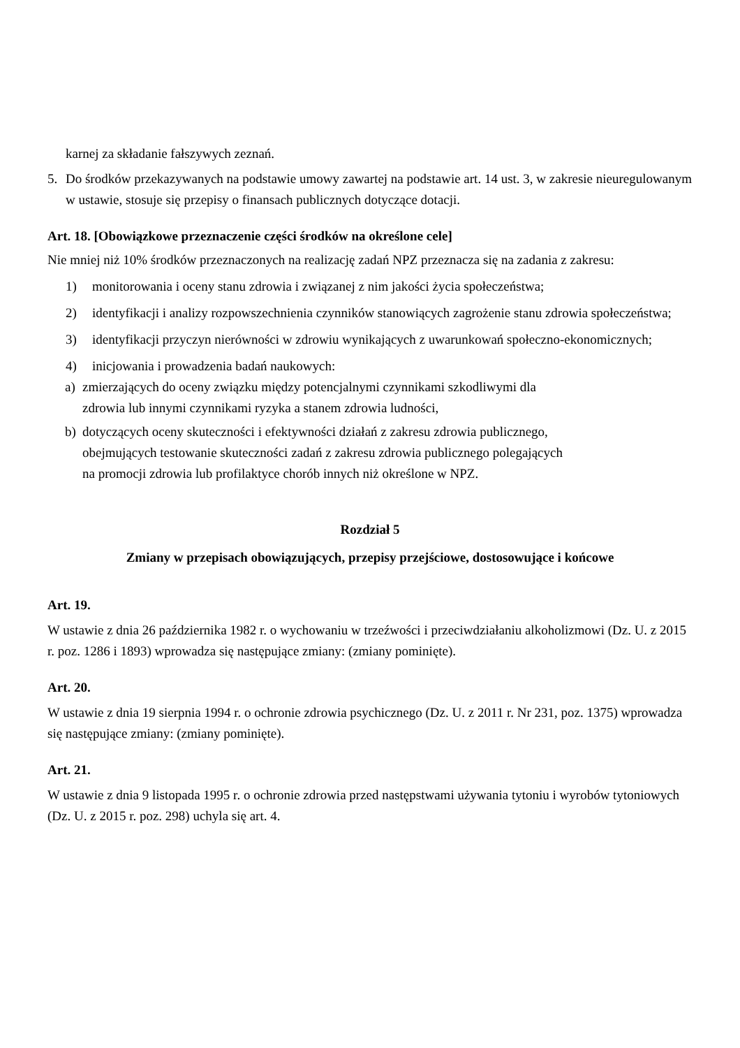karnej za składanie fałszywych zeznań.
5. Do środków przekazywanych na podstawie umowy zawartej na podstawie art. 14 ust. 3, w zakresie nieuregulowanym w ustawie, stosuje się przepisy o finansach publicznych dotyczące dotacji.
Art. 18. [Obowiązkowe przeznaczenie części środków na określone cele]
Nie mniej niż 10% środków przeznaczonych na realizację zadań NPZ przeznacza się na zadania z zakresu:
1) monitorowania i oceny stanu zdrowia i związanej z nim jakości życia społeczeństwa;
2) identyfikacji i analizy rozpowszechnienia czynników stanowiących zagrożenie stanu zdrowia społeczeństwa;
3) identyfikacji przyczyn nierówności w zdrowiu wynikających z uwarunkowań społeczno-ekonomicznych;
4) inicjowania i prowadzenia badań naukowych:
a) zmierzających do oceny związku między potencjalnymi czynnikami szkodliwymi dla
zdrowia lub innymi czynnikami ryzyka a stanem zdrowia ludności,
b) dotyczących oceny skuteczności i efektywności działań z zakresu zdrowia publicznego,
obejmujących testowanie skuteczności zadań z zakresu zdrowia publicznego polegających
na promocji zdrowia lub profilaktyce chorób innych niż określone w NPZ.
Rozdział 5
Zmiany w przepisach obowiązujących, przepisy przejściowe, dostosowujące i końcowe
Art. 19.
W ustawie z dnia 26 października 1982 r. o wychowaniu w trzeźwości i przeciwdziałaniu alkoholizmowi (Dz. U. z 2015 r. poz. 1286 i 1893) wprowadza się następujące zmiany: (zmiany pominięte).
Art. 20.
W ustawie z dnia 19 sierpnia 1994 r. o ochronie zdrowia psychicznego (Dz. U. z 2011 r. Nr 231, poz. 1375) wprowadza się następujące zmiany: (zmiany pominięte).
Art. 21.
W ustawie z dnia 9 listopada 1995 r. o ochronie zdrowia przed następstwami używania tytoniu i wyrobów tytoniowych (Dz. U. z 2015 r. poz. 298) uchyla się art. 4.